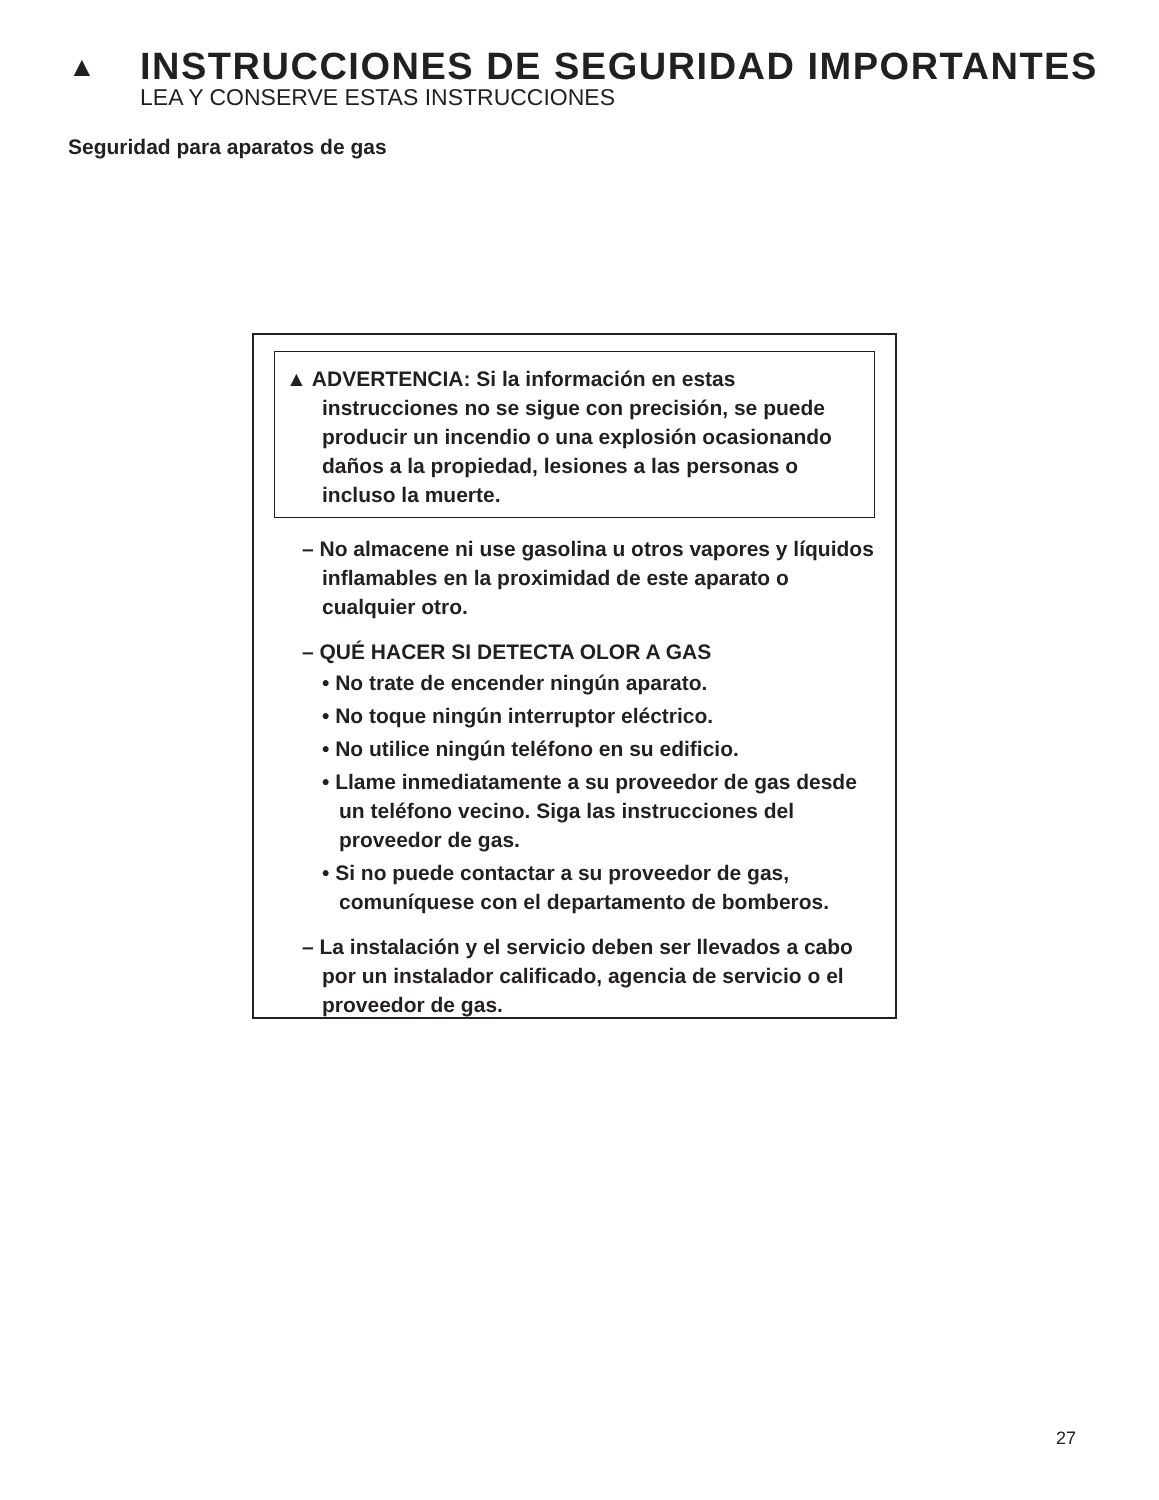▲ INSTRUCCIONES DE SEGURIDAD IMPORTANTES
LEA Y CONSERVE ESTAS INSTRUCCIONES
Seguridad para aparatos de gas
▲ ADVERTENCIA: Si la información en estas instrucciones no se sigue con precisión, se puede producir un incendio o una explosión ocasionando daños a la propiedad, lesiones a las personas o incluso la muerte.
– No almacene ni use gasolina u otros vapores y líquidos inflamables en la proximidad de este aparato o cualquier otro.
– QUÉ HACER SI DETECTA OLOR A GAS
• No trate de encender ningún aparato.
• No toque ningún interruptor eléctrico.
• No utilice ningún teléfono en su edificio.
• Llame inmediatamente a su proveedor de gas desde un teléfono vecino. Siga las instrucciones del proveedor de gas.
• Si no puede contactar a su proveedor de gas, comuníquese con el departamento de bomberos.
– La instalación y el servicio deben ser llevados a cabo por un instalador calificado, agencia de servicio o el proveedor de gas.
27